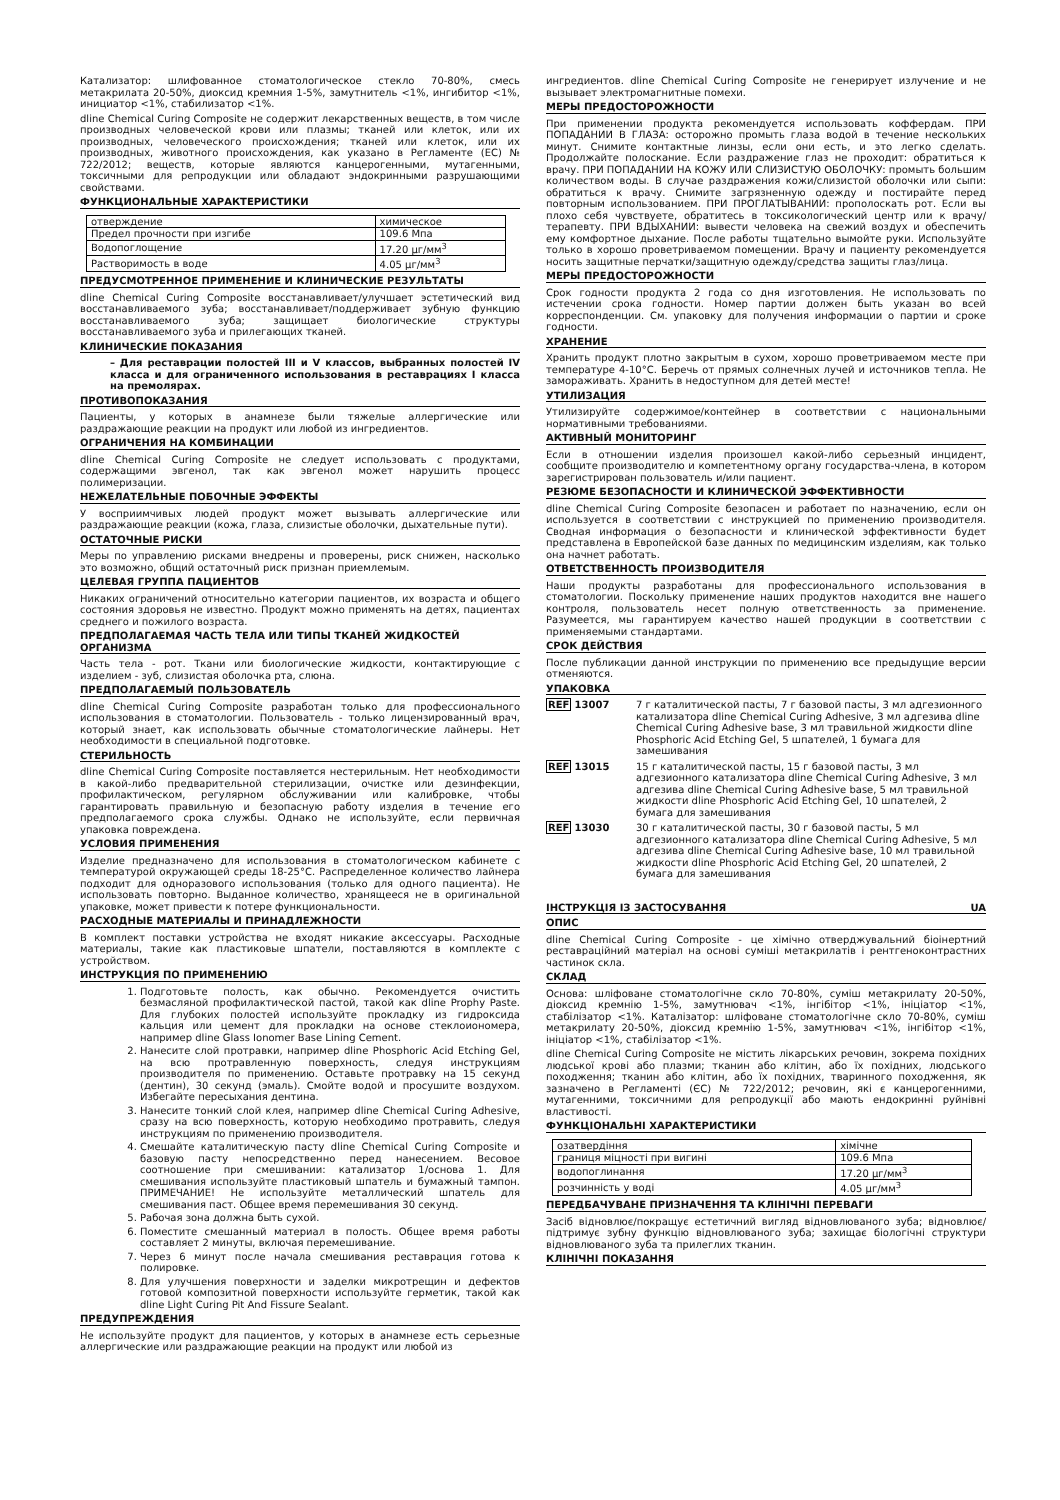Катализатор: шлифованное стоматологическое стекло 70-80%, смесь метакрилата 20-50%, диоксид кремния 1-5%, замутнитель <1%, ингибитор <1%, инициатор <1%, стабилизатор <1%.
dline Chemical Curing Composite не содержит лекарственных веществ, в том числе производных человеческой крови или плазмы; тканей или клеток, или их производных, человеческого происхождения; тканей или клеток, или их производных, животного происхождения, как указано в Регламенте (ЕС) № 722/2012; веществ, которые являются канцерогенными, мутагенными, токсичными для репродукции или обладают эндокринными разрушающими свойствами.
ФУНКЦИОНАЛЬНЫЕ ХАРАКТЕРИСТИКИ
| отверждение | химическое |
| Предел прочности при изгибе | 109.6 Mпа |
| Водопоглощение | 17.20 μг/мм<sup>3</sup> |
| Растворимость в воде | 4.05 μг/мм<sup>3</sup> |
ПРЕДУСМОТРЕННОЕ ПРИМЕНЕНИЕ И КЛИНИЧЕСКИЕ РЕЗУЛЬТАТЫ
dline Chemical Curing Composite восстанавливает/улучшает эстетический вид восстанавливаемого зуба; восстанавливает/поддерживает зубную функцию восстанавливаемого зуба; защищает биологические структуры восстанавливаемого зуба и прилегающих тканей.
КЛИНИЧЕСКИЕ ПОКАЗАНИЯ
– Для реставрации полостей III и V классов, выбранных полостей IV класса и для ограниченного использования в реставрациях I класса на премолярах.
ПРОТИВОПОКАЗАНИЯ
Пациенты, у которых в анамнезе были тяжелые аллергические или раздражающие реакции на продукт или любой из ингредиентов.
ОГРАНИЧЕНИЯ НА КОМБИНАЦИИ
dline Chemical Curing Composite не следует использовать с продуктами, содержащими эвгенол, так как эвгенол может нарушить процесс полимеризации.
НЕЖЕЛАТЕЛЬНЫЕ ПОБОЧНЫЕ ЭФФЕКТЫ
У восприимчивых людей продукт может вызывать аллергические или раздражающие реакции (кожа, глаза, слизистые оболочки, дыхательные пути).
ОСТАТОЧНЫЕ РИСКИ
Меры по управлению рисками внедрены и проверены, риск снижен, насколько это возможно, общий остаточный риск признан приемлемым.
ЦЕЛЕВАЯ ГРУППА ПАЦИЕНТОВ
Никаких ограничений относительно категории пациентов, их возраста и общего состояния здоровья не известно. Продукт можно применять на детях, пациентах среднего и пожилого возраста.
ПРЕДПОЛАГАЕМАЯ ЧАСТЬ ТЕЛА ИЛИ ТИПЫ ТКАНЕЙ ЖИДКОСТЕЙ ОРГАНИЗМА
Часть тела - рот. Ткани или биологические жидкости, контактирующие с изделием - зуб, слизистая оболочка рта, слюна.
ПРЕДПОЛАГАЕМЫЙ ПОЛЬЗОВАТЕЛЬ
dline Chemical Curing Composite разработан только для профессионального использования в стоматологии. Пользователь - только лицензированный врач, который знает, как использовать обычные стоматологические лайнеры. Нет необходимости в специальной подготовке.
СТЕРИЛЬНОСТЬ
dline Chemical Curing Composite поставляется нестерильным. Нет необходимости в какой-либо предварительной стерилизации, очистке или дезинфекции, профилактическом, регулярном обслуживании или калибровке, чтобы гарантировать правильную и безопасную работу изделия в течение его предполагаемого срока службы. Однако не используйте, если первичная упаковка повреждена.
УСЛОВИЯ ПРИМЕНЕНИЯ
Изделие предназначено для использования в стоматологическом кабинете с температурой окружающей среды 18-25°C. Распределенное количество лайнера подходит для одноразового использования (только для одного пациента). Не использовать повторно. Выданное количество, хранящееся не в оригинальной упаковке, может привести к потере функциональности.
РАСХОДНЫЕ МАТЕРИАЛЫ И ПРИНАДЛЕЖНОСТИ
В комплект поставки устройства не входят никакие аксессуары. Расходные материалы, такие как пластиковые шпатели, поставляются в комплекте с устройством.
ИНСТРУКЦИЯ ПО ПРИМЕНЕНИЮ
1. Подготовьте полость, как обычно. Рекомендуется очистить безмасляной профилактической пастой, такой как dline Prophy Paste. Для глубоких полостей используйте прокладку из гидроксида кальция или цемент для прокладки на основе стеклоиономера, например dline Glass Ionomer Base Lining Cement.
2. Нанесите слой протравки, например dline Phosphoric Acid Etching Gel, на всю протравленную поверхность, следуя инструкциям производителя по применению. Оставьте протравку на 15 секунд (дентин), 30 секунд (эмаль). Смойте водой и просушите воздухом. Избегайте пересыхания дентина.
3. Нанесите тонкий слой клея, например dline Chemical Curing Adhesive, сразу на всю поверхность, которую необходимо протравить, следуя инструкциям по применению производителя.
4. Смешайте каталитическую пасту dline Chemical Curing Composite и базовую пасту непосредственно перед нанесением. Весовое соотношение при смешивании: катализатор 1/основа 1. Для смешивания используйте пластиковый шпатель и бумажный тампон. ПРИМЕЧАНИЕ! Не используйте металлический шпатель для смешивания паст. Общее время перемешивания 30 секунд.
5. Рабочая зона должна быть сухой.
6. Поместите смешанный материал в полость. Общее время работы составляет 2 минуты, включая перемешивание.
7. Через 6 минут после начала смешивания реставрация готова к полировке.
8. Для улучшения поверхности и заделки микротрещин и дефектов готовой композитной поверхности используйте герметик, такой как dline Light Curing Pit And Fissure Sealant.
ПРЕДУПРЕЖДЕНИЯ
Не используйте продукт для пациентов, у которых в анамнезе есть серьезные аллергические или раздражающие реакции на продукт или любой из
ингредиентов. dline Chemical Curing Composite не генерирует излучение и не вызывает электромагнитные помехи.
МЕРЫ ПРЕДОСТОРОЖНОСТИ
При применении продукта рекомендуется использовать коффердам. ПРИ ПОПАДАНИИ В ГЛАЗА: осторожно промыть глаза водой в течение нескольких минут. Снимите контактные линзы, если они есть, и это легко сделать. Продолжайте полоскание. Если раздражение глаз не проходит: обратиться к врачу. ПРИ ПОПАДАНИИ НА КОЖУ ИЛИ СЛИЗИСТУЮ ОБОЛОЧКУ: промыть большим количеством воды. В случае раздражения кожи/слизистой оболочки или сыпи: обратиться к врачу. Снимите загрязненную одежду и постирайте перед повторным использованием. ПРИ ПРОГЛАТЫВАНИИ: прополоскать рот. Если вы плохо себя чувствуете, обратитесь в токсикологический центр или к врачу/терапевту. ПРИ ВДЫХАНИИ: вывести человека на свежий воздух и обеспечить ему комфортное дыхание. После работы тщательно вымойте руки. Используйте только в хорошо проветриваемом помещении. Врачу и пациенту рекомендуется носить защитные перчатки/защитную одежду/средства защиты глаз/лица.
МЕРЫ ПРЕДОСТОРОЖНОСТИ
Срок годности продукта 2 года со дня изготовления. Не использовать по истечении срока годности. Номер партии должен быть указан во всей корреспонденции. См. упаковку для получения информации о партии и сроке годности.
ХРАНЕНИЕ
Хранить продукт плотно закрытым в сухом, хорошо проветриваемом месте при температуре 4-10°C. Беречь от прямых солнечных лучей и источников тепла. Не замораживать. Хранить в недоступном для детей месте!
УТИЛИЗАЦИЯ
Утилизируйте содержимое/контейнер в соответствии с национальными нормативными требованиями.
АКТИВНЫЙ МОНИТОРИНГ
Если в отношении изделия произошел какой-либо серьезный инцидент, сообщите производителю и компетентному органу государства-члена, в котором зарегистрирован пользователь и/или пациент.
РЕЗЮМЕ БЕЗОПАСНОСТИ И КЛИНИЧЕСКОЙ ЭФФЕКТИВНОСТИ
dline Chemical Curing Composite безопасен и работает по назначению, если он используется в соответствии с инструкцией по применению производителя. Сводная информация о безопасности и клинической эффективности будет представлена в Европейской базе данных по медицинским изделиям, как только она начнет работать.
ОТВЕТСТВЕННОСТЬ ПРОИЗВОДИТЕЛЯ
Наши продукты разработаны для профессионального использования в стоматологии. Поскольку применение наших продуктов находится вне нашего контроля, пользователь несет полную ответственность за применение. Разумеется, мы гарантируем качество нашей продукции в соответствии с применяемыми стандартами.
СРОК ДЕЙСТВИЯ
После публикации данной инструкции по применению все предыдущие версии отменяются.
УПАКОВКА
REF 13007 7 г каталитической пасты, 7 г базовой пасты, 3 мл адгезионного катализатора dline Chemical Curing Adhesive, 3 мл адгезива dline Chemical Curing Adhesive base, 3 мл травильной жидкости dline Phosphoric Acid Etching Gel, 5 шпателей, 1 бумага для замешивания
REF 13015 15 г каталитической пасты, 15 г базовой пасты, 3 мл адгезионного катализатора dline Chemical Curing Adhesive, 3 мл адгезива dline Chemical Curing Adhesive base, 5 мл травильной жидкости dline Phosphoric Acid Etching Gel, 10 шпателей, 2 бумага для замешивания
REF 13030 30 г каталитической пасты, 30 г базовой пасты, 5 мл адгезионного катализатора dline Chemical Curing Adhesive, 5 мл адгезива dline Chemical Curing Adhesive base, 10 мл травильной жидкости dline Phosphoric Acid Etching Gel, 20 шпателей, 2 бумага для замешивания
ІНСТРУКЦІЯ ІЗ ЗАСТОСУВАННЯ UA
ОПИС
dline Chemical Curing Composite - це хімічно отверджувальний біоінертний реставраційний матеріал на основі суміші метакрилатів і рентгеноконтрастних частинок скла.
СКЛАД
Основа: шліфоване стоматологічне скло 70-80%, суміш метакрилату 20-50%, діоксид кремнію 1-5%, замутнювач <1%, інгібітор <1%, ініціатор <1%, стабілізатор <1%. Каталізатор: шліфоване стоматологічне скло 70-80%, суміш метакрилату 20-50%, діоксид кремнію 1-5%, замутнювач <1%, інгібітор <1%, ініціатор <1%, стабілізатор <1%.
dline Chemical Curing Composite не містить лікарських речовин, зокрема похідних людської крові або плазми; тканин або клітин, або їх похідних, людського походження; тканин або клітин, або їх похідних, тваринного походження, як зазначено в Регламенті (ЄС) № 722/2012; речовин, які є канцерогенними, мутагенними, токсичними для репродукції або мають ендокринні руйнівні властивості.
ФУНКЦІОНАЛЬНІ ХАРАКТЕРИСТИКИ
| озатвердіння | хімічне |
| границя міцності при вигині | 109.6 Mпа |
| водопоглинання | 17.20 μг/мм<sup>3</sup> |
| розчинність у воді | 4.05 μг/мм<sup>3</sup> |
ПЕРЕДБАЧУВАНЕ ПРИЗНАЧЕННЯ ТА КЛІНІЧНІ ПЕРЕВАГИ
Засіб відновлює/покращує естетичний вигляд відновлюваного зуба; відновлює/підтримує зубну функцію відновлюваного зуба; захищає біологічні структури відновлюваного зуба та прилеглих тканин.
КЛІНІЧНІ ПОКАЗАННЯ